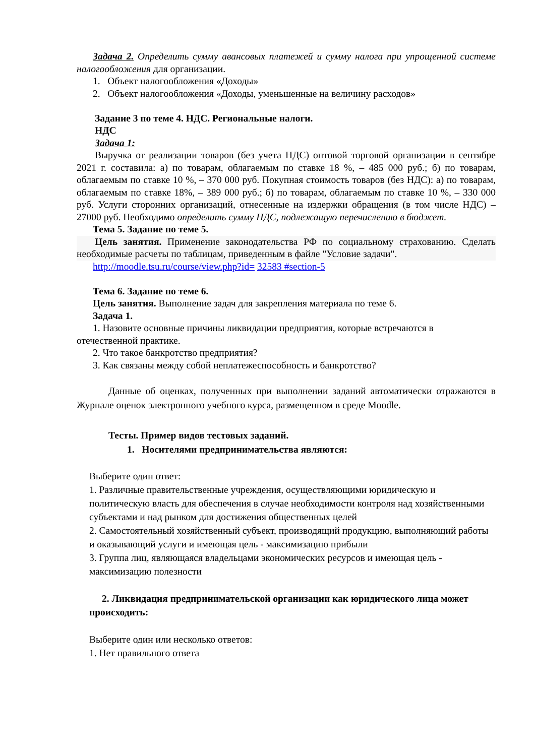Задача 2. Определить сумму авансовых платежей и сумму налога при упрощенной системе налогообложения для организации.
1. Объект налогообложения «Доходы»
2. Объект налогообложения «Доходы, уменьшенные на величину расходов»
Задание 3 по теме 4. НДС. Региональные налоги.
НДС
Задача 1:
Выручка от реализации товаров (без учета НДС) оптовой торговой организации в сентябре 2021 г. составила: а) по товарам, облагаемым по ставке 18 %, – 485 000 руб.; б) по товарам, облагаемым по ставке 10 %, – 370 000 руб. Покупная стоимость товаров (без НДС): а) по товарам, облагаемым по ставке 18%, – 389 000 руб.; б) по товарам, облагаемым по ставке 10 %, – 330 000 руб. Услуги сторонних организаций, отнесенные на издержки обращения (в том числе НДС) – 27000 руб. Необходимо определить сумму НДС, подлежащую перечислению в бюджет.
Тема 5. Задание по теме 5.
Цель занятия. Применение законодательства РФ по социальному страхованию. Сделать необходимые расчеты по таблицам, приведенным в файле "Условие задачи".
http://moodle.tsu.ru/course/view.php?id= 32583 #section-5
Тема 6. Задание по теме 6.
Цель занятия. Выполнение задач для закрепления материала по теме 6.
Задача 1.
1. Назовите основные причины ликвидации предприятия, которые встречаются в отечественной практике.
2. Что такое банкротство предприятия?
3. Как связаны между собой неплатежеспособность и банкротство?
Данные об оценках, полученных при выполнении заданий автоматически отражаются в Журнале оценок электронного учебного курса, размещенном в среде Moodle.
Тесты. Пример видов тестовых заданий.
1. Носителями предпринимательства являются:
Выберите один ответ:
1. Различные правительственные учреждения, осуществляющими юридическую и политическую власть для обеспечения в случае необходимости контроля над хозяйственными субъектами и над рынком для достижения общественных целей
2. Самостоятельный хозяйственный субъект, производящий продукцию, выполняющий работы и оказывающий услуги и имеющая цель - максимизацию прибыли
3. Группа лиц, являющаяся владельцами экономических ресурсов и имеющая цель - максимизацию полезности
2. Ликвидация предпринимательской организации как юридического лица может происходить:
Выберите один или несколько ответов:
1. Нет правильного ответа